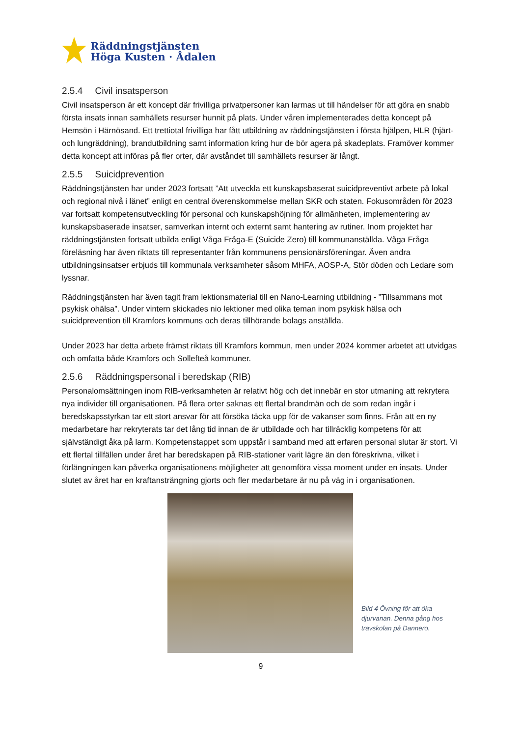Räddningstjänsten
Höga Kusten · Ådalen
2.5.4 Civil insatsperson
Civil insatsperson är ett koncept där frivilliga privatpersoner kan larmas ut till händelser för att göra en snabb första insats innan samhällets resurser hunnit på plats. Under våren implementerades detta koncept på Hemsön i Härnösand. Ett trettiotal frivilliga har fått utbildning av räddningstjänsten i första hjälpen, HLR (hjärt- och lungräddning), brandutbildning samt information kring hur de bör agera på skadeplats. Framöver kommer detta koncept att införas på fler orter, där avståndet till samhällets resurser är långt.
2.5.5 Suicidprevention
Räddningstjänsten har under 2023 fortsatt ”Att utveckla ett kunskapsbaserat suicidpreventivt arbete på lokal och regional nivå i länet” enligt en central överenskommelse mellan SKR och staten. Fokusområden för 2023 var fortsatt kompetensutveckling för personal och kunskapshöjning för allmänheten, implementering av kunskapsbaserade insatser, samverkan internt och externt samt hantering av rutiner. Inom projektet har räddningstjänsten fortsatt utbilda enligt Våga Fråga-E (Suicide Zero) till kommunanställda. Våga Fråga föreläsning har även riktats till representanter från kommunens pensionärsföreningar. Även andra utbildningsinsatser erbjuds till kommunala verksamheter såsom MHFA, AOSP-A, Stör döden och Ledare som lyssnar.
Räddningstjänsten har även tagit fram lektionsmaterial till en Nano-Learning utbildning - ”Tillsammans mot psykisk ohälsa”. Under vintern skickades nio lektioner med olika teman inom psykisk hälsa och suicidprevention till Kramfors kommuns och deras tillhörande bolags anställda.
Under 2023 har detta arbete främst riktats till Kramfors kommun, men under 2024 kommer arbetet att utvidgas och omfatta både Kramfors och Sollefteå kommuner.
2.5.6 Räddningspersonal i beredskap (RIB)
Personalomsättningen inom RIB-verksamheten är relativt hög och det innebär en stor utmaning att rekrytera nya individer till organisationen. På flera orter saknas ett flertal brandmän och de som redan ingår i beredskapsstyrkan tar ett stort ansvar för att försöka täcka upp för de vakanser som finns. Från att en ny medarbetare har rekryterats tar det lång tid innan de är utbildade och har tillräcklig kompetens för att självständigt åka på larm. Kompetenstappet som uppstår i samband med att erfaren personal slutar är stort. Vi ett flertal tillfällen under året har beredskapen på RIB-stationer varit lägre än den föreskrivna, vilket i förlängningen kan påverka organisationens möjligheter att genomföra vissa moment under en insats. Under slutet av året har en kraftansträngning gjorts och fler medarbetare är nu på väg in i organisationen.
Bild 4 Övning för att öka djurvanan. Denna gång hos travskolan på Dannero.
9